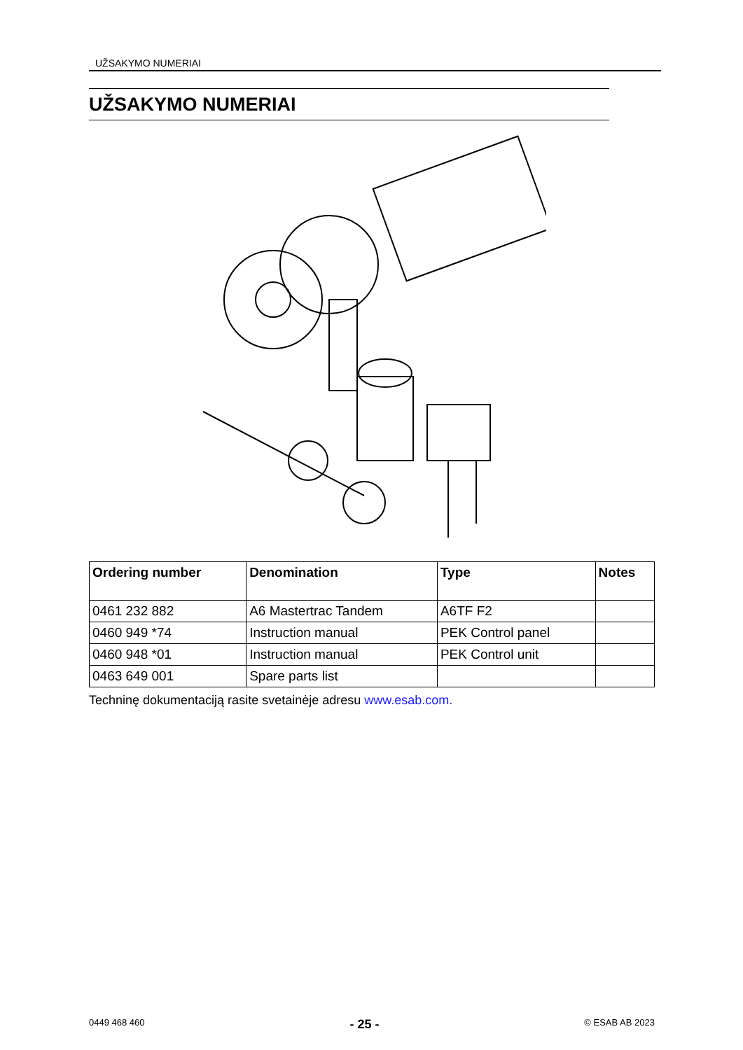UŽSAKYMO NUMERIAI
UŽSAKYMO NUMERIAI
| Ordering number | Denomination | Type | Notes |
| --- | --- | --- | --- |
| 0461 232 882 | A6 Mastertrac Tandem | A6TF F2 | |
| 0460 949 *74 | Instruction manual | PEK Control panel | |
| 0460 948 *01 | Instruction manual | PEK Control unit | |
| 0463 649 001 | Spare parts list | | |
Techninę dokumentaciją rasite svetainėje adresu www.esab.com.
0449 468 460 - 25 - © ESAB AB 2023